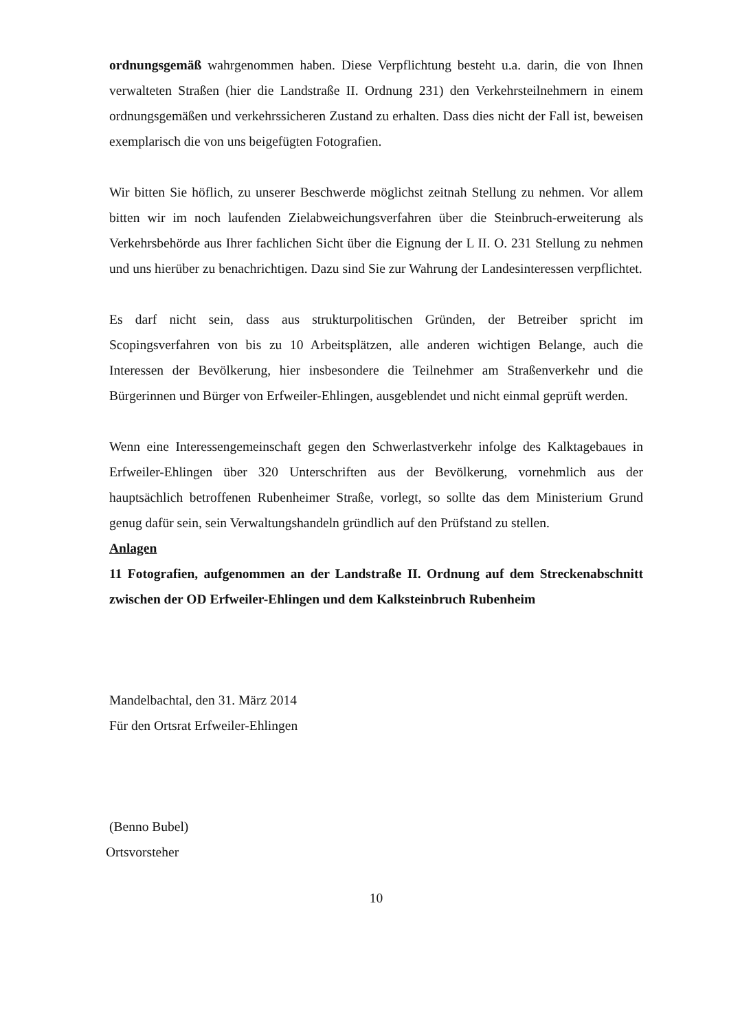ordnungsgemäß wahrgenommen haben. Diese Verpflichtung besteht u.a. darin, die von Ihnen verwalteten Straßen (hier die Landstraße II. Ordnung 231) den Verkehrsteilnehmern in einem ordnungsgemäßen und verkehrssicheren Zustand zu erhalten. Dass dies nicht der Fall ist, beweisen exemplarisch die von uns beigefügten Fotografien.
Wir bitten Sie höflich, zu unserer Beschwerde möglichst zeitnah Stellung zu nehmen. Vor allem bitten wir im noch laufenden Zielabweichungsverfahren über die Steinbruch-erweiterung als Verkehrsbehörde aus Ihrer fachlichen Sicht über die Eignung der L II. O. 231 Stellung zu nehmen und uns hierüber zu benachrichtigen. Dazu sind Sie zur Wahrung der Landesinteressen verpflichtet.
Es darf nicht sein, dass aus strukturpolitischen Gründen, der Betreiber spricht im Scopingsverfahren von bis zu 10 Arbeitsplätzen, alle anderen wichtigen Belange, auch die Interessen der Bevölkerung, hier insbesondere die Teilnehmer am Straßenverkehr und die Bürgerinnen und Bürger von Erfweiler-Ehlingen, ausgeblendet und nicht einmal geprüft werden.
Wenn eine Interessengemeinschaft gegen den Schwerlastverkehr infolge des Kalktagebaues in Erfweiler-Ehlingen über 320 Unterschriften aus der Bevölkerung, vornehmlich aus der hauptsächlich betroffenen Rubenheimer Straße, vorlegt, so sollte das dem Ministerium Grund genug dafür sein, sein Verwaltungshandeln gründlich auf den Prüfstand zu stellen.
Anlagen
11 Fotografien, aufgenommen an der Landstraße II. Ordnung auf dem Streckenabschnitt zwischen der OD Erfweiler-Ehlingen und dem Kalksteinbruch Rubenheim
Mandelbachtal, den 31. März 2014
Für den Ortsrat Erfweiler-Ehlingen
(Benno Bubel)
Ortsvorsteher
10